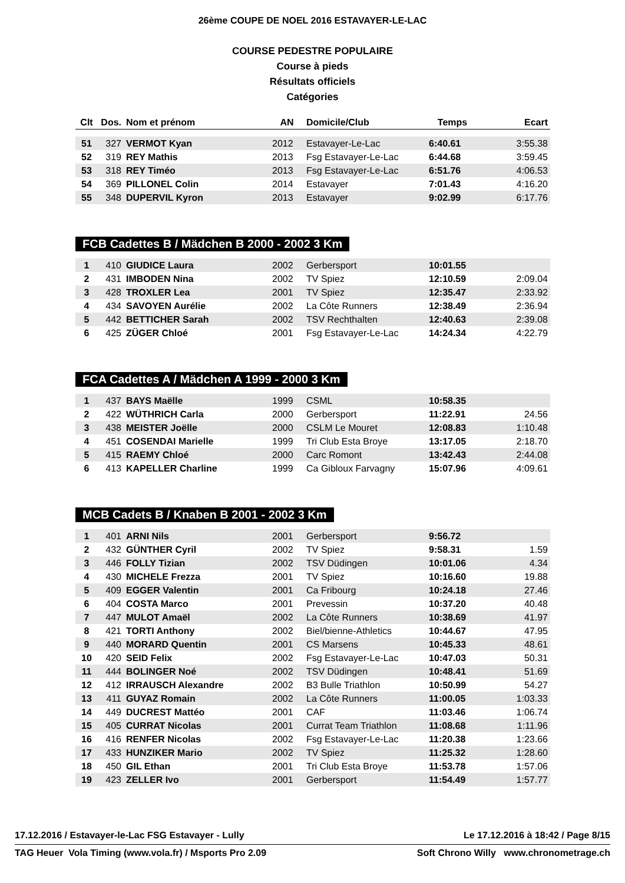26ème COUPE DE NOEL 2016 ESTAVAYER-LE-LAC
COURSE PEDESTRE POPULAIRE
Course à pieds
Résultats officiels
Catégories
| Clt | Dos. | Nom et prénom | AN | Domicile/Club | Temps | Ecart |
| --- | --- | --- | --- | --- | --- | --- |
| 51 | 327 | VERMOT Kyan | 2012 | Estavayer-Le-Lac | 6:40.61 | 3:55.38 |
| 52 | 319 | REY Mathis | 2013 | Fsg Estavayer-Le-Lac | 6:44.68 | 3:59.45 |
| 53 | 318 | REY Timéo | 2013 | Fsg Estavayer-Le-Lac | 6:51.76 | 4:06.53 |
| 54 | 369 | PILLONEL Colin | 2014 | Estavayer | 7:01.43 | 4:16.20 |
| 55 | 348 | DUPERVIL Kyron | 2013 | Estavayer | 9:02.99 | 6:17.76 |
FCB Cadettes B / Mädchen B 2000 - 2002 3 Km
| 1 | 410 | GIUDICE Laura | 2002 | Gerbersport | 10:01.55 | |
| 2 | 431 | IMBODEN Nina | 2002 | TV Spiez | 12:10.59 | 2:09.04 |
| 3 | 428 | TROXLER Lea | 2001 | TV Spiez | 12:35.47 | 2:33.92 |
| 4 | 434 | SAVOYEN Aurélie | 2002 | La Côte Runners | 12:38.49 | 2:36.94 |
| 5 | 442 | BETTICHER Sarah | 2002 | TSV Rechthalten | 12:40.63 | 2:39.08 |
| 6 | 425 | ZÜGER Chloé | 2001 | Fsg Estavayer-Le-Lac | 14:24.34 | 4:22.79 |
FCA Cadettes A / Mädchen A 1999 - 2000 3 Km
| 1 | 437 | BAYS Maëlle | 1999 | CSML | 10:58.35 | |
| 2 | 422 | WÜTHRICH Carla | 2000 | Gerbersport | 11:22.91 | 24.56 |
| 3 | 438 | MEISTER Joëlle | 2000 | CSLM Le Mouret | 12:08.83 | 1:10.48 |
| 4 | 451 | COSENDAI Marielle | 1999 | Tri Club Esta Broye | 13:17.05 | 2:18.70 |
| 5 | 415 | RAEMY Chloé | 2000 | Carc Romont | 13:42.43 | 2:44.08 |
| 6 | 413 | KAPELLER Charline | 1999 | Ca Gibloux Farvagny | 15:07.96 | 4:09.61 |
MCB Cadets B / Knaben B 2001 - 2002 3 Km
| 1 | 401 | ARNI Nils | 2001 | Gerbersport | 9:56.72 | |
| 2 | 432 | GÜNTHER Cyril | 2002 | TV Spiez | 9:58.31 | 1.59 |
| 3 | 446 | FOLLY Tizian | 2002 | TSV Düdingen | 10:01.06 | 4.34 |
| 4 | 430 | MICHELE Frezza | 2001 | TV Spiez | 10:16.60 | 19.88 |
| 5 | 409 | EGGER Valentin | 2001 | Ca Fribourg | 10:24.18 | 27.46 |
| 6 | 404 | COSTA Marco | 2001 | Prevessin | 10:37.20 | 40.48 |
| 7 | 447 | MULOT Amaël | 2002 | La Côte Runners | 10:38.69 | 41.97 |
| 8 | 421 | TORTI Anthony | 2002 | Biel/bienne-Athletics | 10:44.67 | 47.95 |
| 9 | 440 | MORARD Quentin | 2001 | CS Marsens | 10:45.33 | 48.61 |
| 10 | 420 | SEID Felix | 2002 | Fsg Estavayer-Le-Lac | 10:47.03 | 50.31 |
| 11 | 444 | BOLINGER Noé | 2002 | TSV Düdingen | 10:48.41 | 51.69 |
| 12 | 412 | IRRAUSCH Alexandre | 2002 | B3 Bulle Triathlon | 10:50.99 | 54.27 |
| 13 | 411 | GUYAZ Romain | 2002 | La Côte Runners | 11:00.05 | 1:03.33 |
| 14 | 449 | DUCREST Mattéo | 2001 | CAF | 11:03.46 | 1:06.74 |
| 15 | 405 | CURRAT Nicolas | 2001 | Currat Team Triathlon | 11:08.68 | 1:11.96 |
| 16 | 416 | RENFER Nicolas | 2002 | Fsg Estavayer-Le-Lac | 11:20.38 | 1:23.66 |
| 17 | 433 | HUNZIKER Mario | 2002 | TV Spiez | 11:25.32 | 1:28.60 |
| 18 | 450 | GIL Ethan | 2001 | Tri Club Esta Broye | 11:53.78 | 1:57.06 |
| 19 | 423 | ZELLER Ivo | 2001 | Gerbersport | 11:54.49 | 1:57.77 |
17.12.2016 / Estavayer-le-Lac FSG Estavayer - Lully Le 17.12.2016 à 18:42 / Page 8/15
TAG Heuer Vola Timing (www.vola.fr) / Msports Pro 2.09 Soft Chrono Willy www.chronometrage.ch